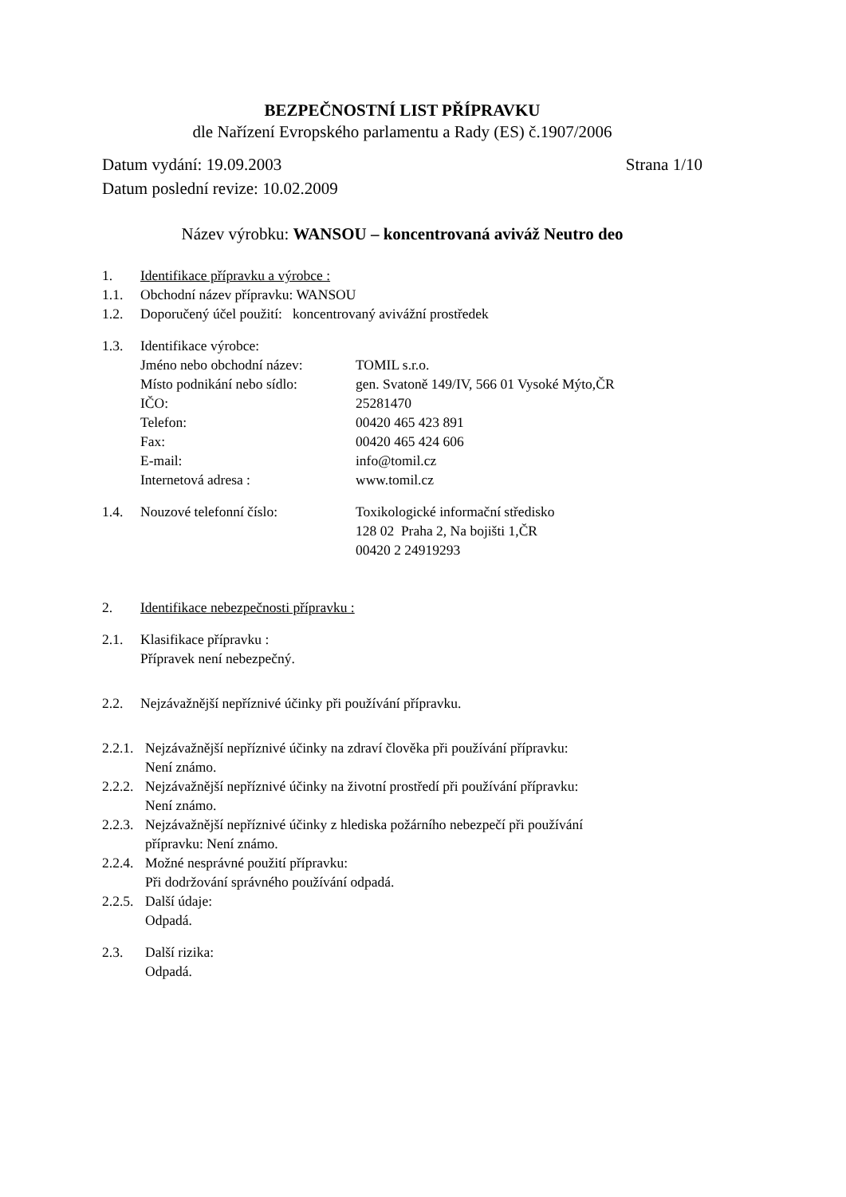BEZPEČNOSTNÍ LIST PŘÍPRAVKU
dle Nařízení Evropského parlamentu a Rady (ES) č.1907/2006
Datum vydání: 19.09.2003 Strana 1/10
Datum poslední revize: 10.02.2009
Název výrobku: WANSOU – koncentrovaná aviváž Neutro deo
1. Identifikace přípravku a výrobce :
1.1. Obchodní název přípravku: WANSOU
1.2. Doporučený účel použití: koncentrovaný avivážní prostředek
1.3. Identifikace výrobce:
Jméno nebo obchodní název: TOMIL s.r.o.
Místo podnikání nebo sídlo: gen. Svatoně 149/IV, 566 01 Vysoké Mýto,ČR
IČO: 25281470
Telefon: 00420 465 423 891
Fax: 00420 465 424 606
E-mail: info@tomil.cz
Internetová adresa : www.tomil.cz
1.4. Nouzové telefonní číslo: Toxikologické informační středisko
128 02 Praha 2, Na bojišti 1,ČR
00420 2 24919293
2. Identifikace nebezpečnosti přípravku :
2.1. Klasifikace přípravku :
Přípravek není nebezpečný.
2.2. Nejzávažnější nepříznivé účinky při používání přípravku.
2.2.1. Nejzávažnější nepříznivé účinky na zdraví člověka při používání přípravku:
Není známo.
2.2.2. Nejzávažnější nepříznivé účinky na životní prostředí při používání přípravku:
Není známo.
2.2.3. Nejzávažnější nepříznivé účinky z hlediska požárního nebezpečí při používání
přípravku: Není známo.
2.2.4. Možné nesprávné použití přípravku:
Při dodržování správného používání odpadá.
2.2.5. Další údaje:
Odpadá.
2.3. Další rizika:
Odpadá.